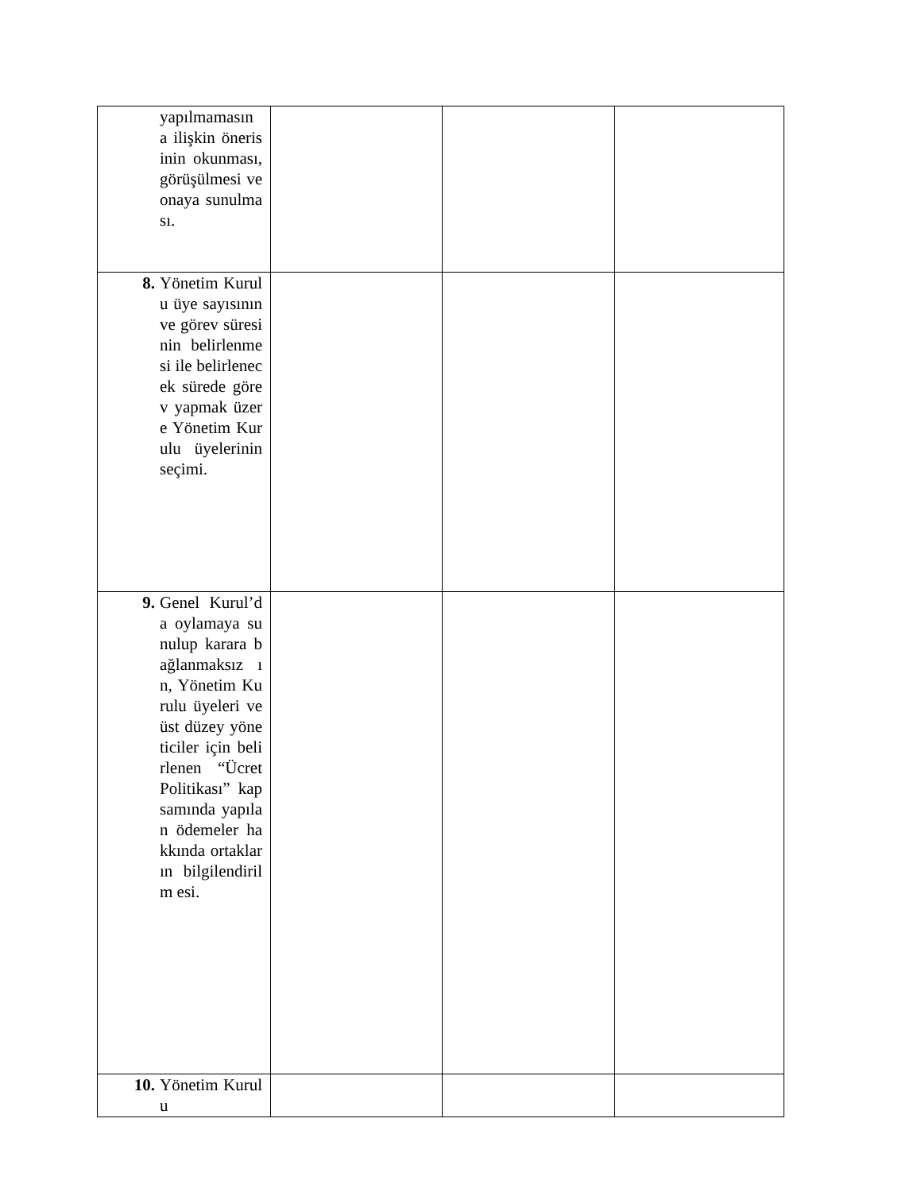| yapılmamasın a ilişkin önerisinin okunması, görüşülmesi ve onaya sunulması. | | | |
| 8. Yönetim Kurulu üye sayısının ve görev süresinin belirlenmesi ile belirlenecek sürede görev yapmak üzere Yönetim Kurulu üyelerinin seçimi. | | | |
| 9. Genel Kurul’da oylamaya sunulup karara bağlanmaksız ın, Yönetim Kurulu üyeleri ve üst düzey yöneticiler için belirlenen “Ücret Politikası” kapsamında yapılan ödemeler hakkında ortakların bilgilendirilm esi. | | | |
| 10. Yönetim Kurulu | | | |